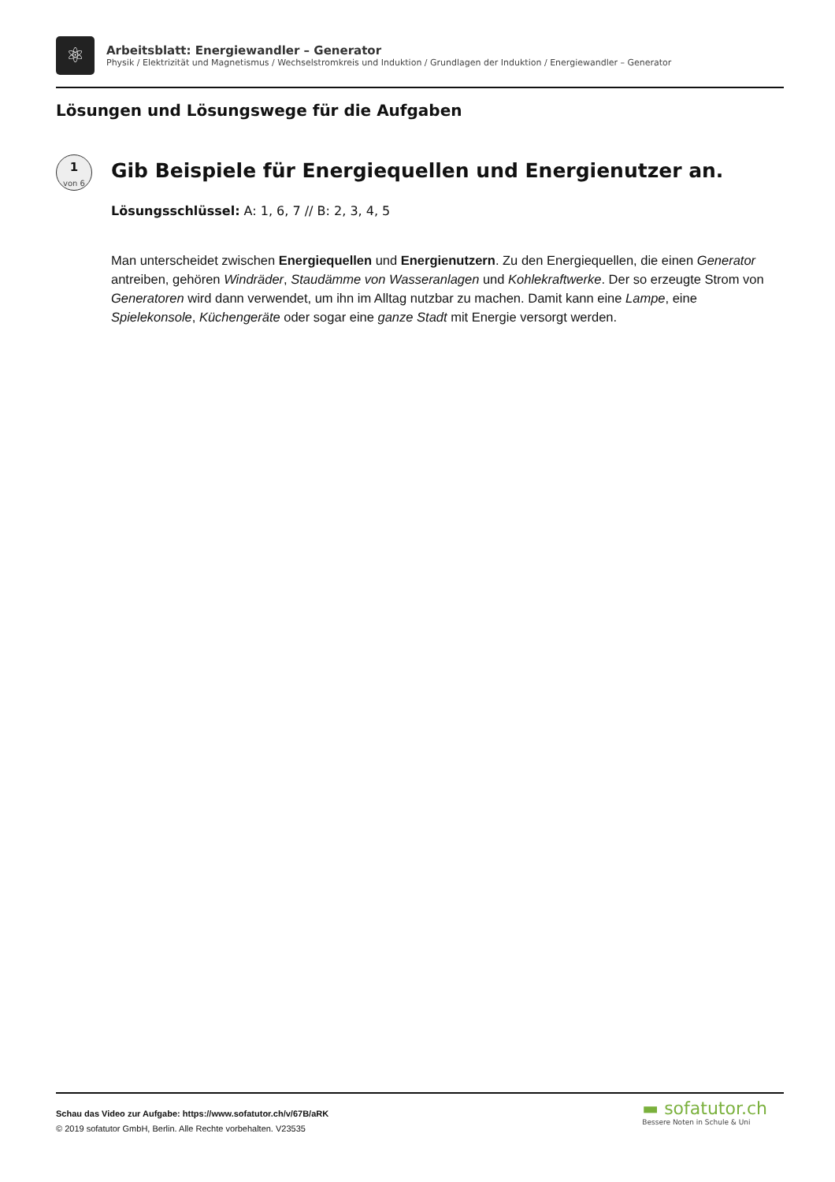⚛
Arbeitsblatt: Energiewandler – Generator
Physik / Elektrizität und Magnetismus / Wechselstromkreis und Induktion / Grundlagen der Induktion / Energiewandler – Generator
Lösungen und Lösungswege für die Aufgaben
1
von 6
Gib Beispiele für Energiequellen und Energienutzer an.
Lösungsschlüssel: A: 1, 6, 7 // B: 2, 3, 4, 5
Man unterscheidet zwischen Energiequellen und Energienutzern. Zu den Energiequellen, die einen Generator antreiben, gehören Windräder, Staudämme von Wasseranlagen und Kohlekraftwerke. Der so erzeugte Strom von Generatoren wird dann verwendet, um ihn im Alltag nutzbar zu machen. Damit kann eine Lampe, eine Spielekonsole, Küchengeräte oder sogar eine ganze Stadt mit Energie versorgt werden.
Schau das Video zur Aufgabe: https://www.sofatutor.ch/v/67B/aRK
© 2019 sofatutor GmbH, Berlin. Alle Rechte vorbehalten. V23535
▬ sofatutor.ch
Bessere Noten in Schule & Uni